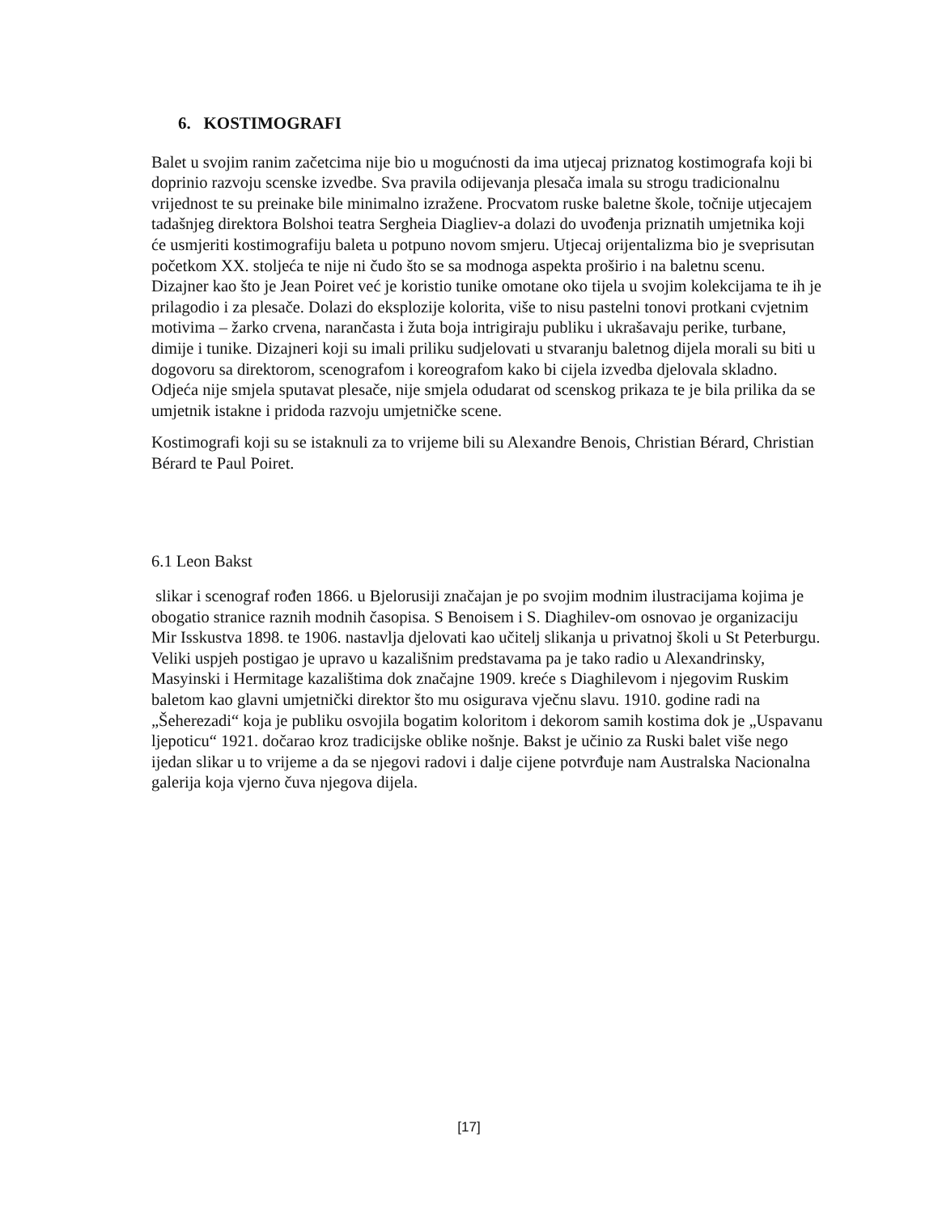6. KOSTIMOGRAFI
Balet u svojim ranim začetcima nije bio u mogućnosti da ima utjecaj priznatog kostimografa koji bi doprinio razvoju scenske izvedbe. Sva pravila odijevanja plesača imala su strogu tradicionalnu vrijednost te su preinake bile minimalno izražene. Procvatom ruske baletne škole, točnije utjecajem tadašnjeg direktora Bolshoi teatra Sergheia Diagliev-a dolazi do uvođenja priznatih umjetnika koji će usmjeriti kostimografiju baleta u potpuno novom smjeru. Utjecaj orijentalizma bio je sveprisutan početkom XX. stoljeća te nije ni čudo što se sa modnoga aspekta proširio i na baletnu scenu. Dizajner kao što je Jean Poiret već je koristio tunike omotane oko tijela u svojim kolekcijama te ih je prilagodio i za plesače. Dolazi do eksplozije kolorita, više to nisu pastelni tonovi protkani cvjetnim motivima – žarko crvena, narančasta i žuta boja intrigiraju publiku i ukrašavaju perike, turbane, dimije i tunike. Dizajneri koji su imali priliku sudjelovati u stvaranju baletnog dijela morali su biti u dogovoru sa direktorom, scenografom i koreografom kako bi cijela izvedba djelovala skladno. Odjeća nije smjela sputavat plesače, nije smjela odudarat od scenskog prikaza te je bila prilika da se umjetnik istakne i pridoda razvoju umjetničke scene.
Kostimografi koji su se istaknuli za to vrijeme bili su Alexandre Benois, Christian Bérard, Christian Bérard te Paul Poiret.
6.1 Leon Bakst
slikar i scenograf rođen 1866. u Bjelorusiji značajan je po svojim modnim ilustracijama kojima je obogatio stranice raznih modnih časopisa. S Benoisem i S. Diaghilev-om osnovao je organizaciju Mir Isskustva 1898. te 1906. nastavlja djelovati kao učitelj slikanja u privatnoj školi u St Peterburgu. Veliki uspjeh postigao je upravo u kazališnim predstavama pa je tako radio u Alexandrinsky, Masyinski i Hermitage kazalištima dok značajne 1909. kreće s Diaghilevom i njegovim Ruskim baletom kao glavni umjetnički direktor što mu osigurava vječnu slavu. 1910. godine radi na „Šeherezadi“ koja je publiku osvojila bogatim koloritom i dekorom samih kostima dok je „Uspavanu ljepoticu“ 1921. dočarao kroz tradicijske oblike nošnje. Bakst je učinio za Ruski balet više nego ijedan slikar u to vrijeme a da se njegovi radovi i dalje cijene potvrđuje nam Australska Nacionalna galerija koja vjerno čuva njegova dijela.
[17]